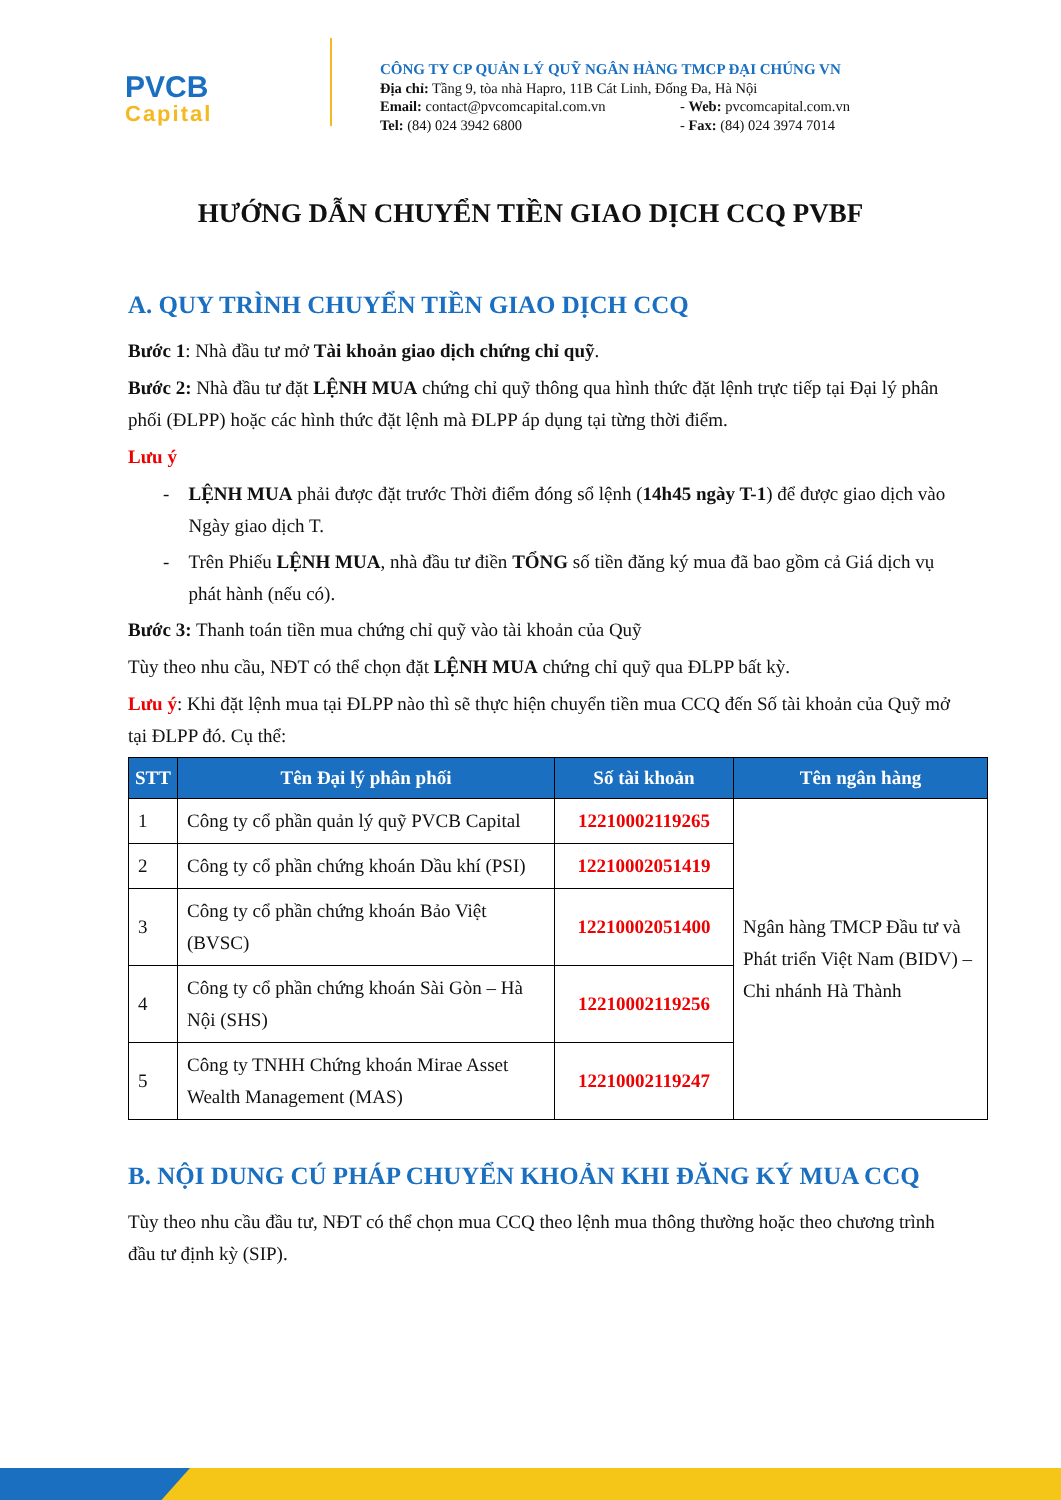PVCB
Capital
CÔNG TY CP QUẢN LÝ QUỸ NGÂN HÀNG TMCP ĐẠI CHÚNG VN
Địa chỉ: Tầng 9, tòa nhà Hapro, 11B Cát Linh, Đống Đa, Hà Nội
Email: contact@pvcomcapital.com.vn - Web: pvcomcapital.com.vn
Tel: (84) 024 3942 6800 - Fax: (84) 024 3974 7014
HƯỚNG DẪN CHUYỂN TIỀN GIAO DỊCH CCQ PVBF
A. QUY TRÌNH CHUYỂN TIỀN GIAO DỊCH CCQ
Bước 1: Nhà đầu tư mở Tài khoản giao dịch chứng chỉ quỹ.
Bước 2: Nhà đầu tư đặt LỆNH MUA chứng chỉ quỹ thông qua hình thức đặt lệnh trực tiếp tại Đại lý phân phối (ĐLPP) hoặc các hình thức đặt lệnh mà ĐLPP áp dụng tại từng thời điểm.
Lưu ý
- LỆNH MUA phải được đặt trước Thời điểm đóng sổ lệnh (14h45 ngày T-1) để được giao dịch vào Ngày giao dịch T.
- Trên Phiếu LỆNH MUA, nhà đầu tư điền TỔNG số tiền đăng ký mua đã bao gồm cả Giá dịch vụ phát hành (nếu có).
Bước 3: Thanh toán tiền mua chứng chỉ quỹ vào tài khoản của Quỹ
Tùy theo nhu cầu, NĐT có thể chọn đặt LỆNH MUA chứng chỉ quỹ qua ĐLPP bất kỳ.
Lưu ý: Khi đặt lệnh mua tại ĐLPP nào thì sẽ thực hiện chuyển tiền mua CCQ đến Số tài khoản của Quỹ mở tại ĐLPP đó. Cụ thể:
| STT | Tên Đại lý phân phối | Số tài khoản | Tên ngân hàng |
| --- | --- | --- | --- |
| 1 | Công ty cổ phần quản lý quỹ PVCB Capital | 12210002119265 | Ngân hàng TMCP Đầu tư và Phát triển Việt Nam (BIDV) – Chi nhánh Hà Thành |
| 2 | Công ty cổ phần chứng khoán Dầu khí (PSI) | 12210002051419 | |
| 3 | Công ty cổ phần chứng khoán Bảo Việt (BVSC) | 12210002051400 | |
| 4 | Công ty cổ phần chứng khoán Sài Gòn – Hà Nội (SHS) | 12210002119256 | |
| 5 | Công ty TNHH Chứng khoán Mirae Asset Wealth Management (MAS) | 12210002119247 | |
B. NỘI DUNG CÚ PHÁP CHUYỂN KHOẢN KHI ĐĂNG KÝ MUA CCQ
Tùy theo nhu cầu đầu tư, NĐT có thể chọn mua CCQ theo lệnh mua thông thường hoặc theo chương trình đầu tư định kỳ (SIP).